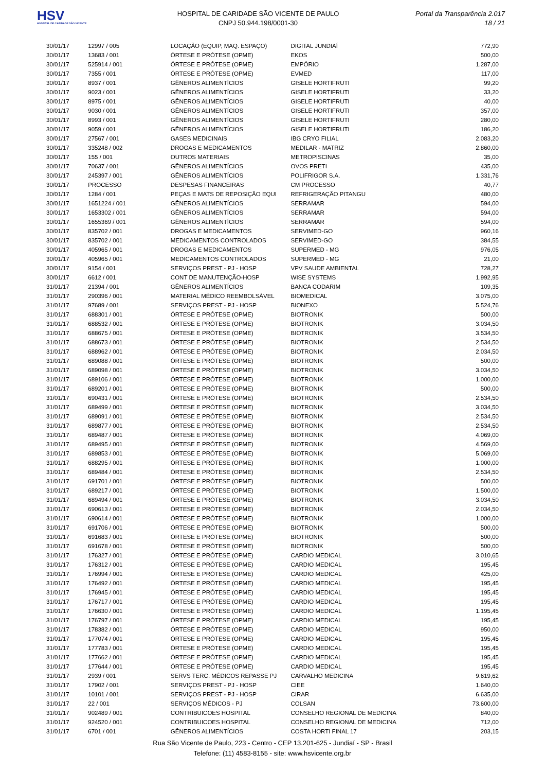HSV
HOSPITAL DE CARIDADE SÃO VICENTE
HOSPITAL DE CARIDADE SÃO VICENTE DE PAULO
CNPJ 50.944.198/0001-30
Portal da Transparência 2.017
18 / 21
| 30/01/17 | 12997 / 005 | LOCAÇÃO (EQUIP, MAQ. ESPAÇO) | DIGITAL JUNDIAÍ | 772,90 |
| 30/01/17 | 13683 / 001 | ÓRTESE E PRÓTESE (OPME) | EKOS | 500,00 |
| 30/01/17 | 525914 / 001 | ÓRTESE E PRÓTESE (OPME) | EMPÓRIO | 1.287,00 |
| 30/01/17 | 7355 / 001 | ÓRTESE E PRÓTESE (OPME) | EVMED | 117,00 |
| 30/01/17 | 8937 / 001 | GÊNEROS ALIMENTÍCIOS | GISELE HORTIFRUTI | 99,20 |
| 30/01/17 | 9023 / 001 | GÊNEROS ALIMENTÍCIOS | GISELE HORTIFRUTI | 33,20 |
| 30/01/17 | 8975 / 001 | GÊNEROS ALIMENTÍCIOS | GISELE HORTIFRUTI | 40,00 |
| 30/01/17 | 9030 / 001 | GÊNEROS ALIMENTÍCIOS | GISELE HORTIFRUTI | 357,00 |
| 30/01/17 | 8993 / 001 | GÊNEROS ALIMENTÍCIOS | GISELE HORTIFRUTI | 280,00 |
| 30/01/17 | 9059 / 001 | GÊNEROS ALIMENTÍCIOS | GISELE HORTIFRUTI | 186,20 |
| 30/01/17 | 27567 / 001 | GASES MEDICINAIS | IBG CRYO FILIAL | 2.083,20 |
| 30/01/17 | 335248 / 002 | DROGAS E MEDICAMENTOS | MEDILAR - MATRIZ | 2.860,00 |
| 30/01/17 | 155 / 001 | OUTROS MATERIAIS | METROPISCINAS | 35,00 |
| 30/01/17 | 70637 / 001 | GÊNEROS ALIMENTÍCIOS | OVOS PRETI | 435,00 |
| 30/01/17 | 245397 / 001 | GÊNEROS ALIMENTÍCIOS | POLIFRIGOR S.A. | 1.331,76 |
| 30/01/17 | PROCESSO | DESPESAS FINANCEIRAS | CM PROCESSO | 40,77 |
| 30/01/17 | 1284 / 001 | PEÇAS E MATS DE REPOSIÇÃO EQUI | REFRIGERAÇÃO PITANGU | 480,00 |
| 30/01/17 | 1651224 / 001 | GÊNEROS ALIMENTÍCIOS | SERRAMAR | 594,00 |
| 30/01/17 | 1653302 / 001 | GÊNEROS ALIMENTÍCIOS | SERRAMAR | 594,00 |
| 30/01/17 | 1655369 / 001 | GÊNEROS ALIMENTÍCIOS | SERRAMAR | 594,00 |
| 30/01/17 | 835702 / 001 | DROGAS E MEDICAMENTOS | SERVIMED-GO | 960,16 |
| 30/01/17 | 835702 / 001 | MEDICAMENTOS CONTROLADOS | SERVIMED-GO | 384,55 |
| 30/01/17 | 405965 / 001 | DROGAS E MEDICAMENTOS | SUPERMED - MG | 976,05 |
| 30/01/17 | 405965 / 001 | MEDICAMENTOS CONTROLADOS | SUPERMED - MG | 21,00 |
| 30/01/17 | 9154 / 001 | SERVIÇOS PREST - PJ - HOSP | VPV SAUDE AMBIENTAL | 728,27 |
| 30/01/17 | 6612 / 001 | CONT DE MANUTENÇÃO-HOSP | WISE SYSTEMS | 1.992,95 |
| 31/01/17 | 21394 / 001 | GÊNEROS ALIMENTÍCIOS | BANCA CODARIM | 109,35 |
| 31/01/17 | 290396 / 001 | MATERIAL MÉDICO REEMBOLSÁVEL | BIOMEDICAL | 3.075,00 |
| 31/01/17 | 97689 / 001 | SERVIÇOS PREST - PJ - HOSP | BIONEXO | 5.524,76 |
| 31/01/17 | 688301 / 001 | ÓRTESE E PRÓTESE (OPME) | BIOTRONIK | 500,00 |
| 31/01/17 | 688532 / 001 | ÓRTESE E PRÓTESE (OPME) | BIOTRONIK | 3.034,50 |
| 31/01/17 | 688675 / 001 | ÓRTESE E PRÓTESE (OPME) | BIOTRONIK | 3.534,50 |
| 31/01/17 | 688673 / 001 | ÓRTESE E PRÓTESE (OPME) | BIOTRONIK | 2.534,50 |
| 31/01/17 | 688962 / 001 | ÓRTESE E PRÓTESE (OPME) | BIOTRONIK | 2.034,50 |
| 31/01/17 | 689088 / 001 | ÓRTESE E PRÓTESE (OPME) | BIOTRONIK | 500,00 |
| 31/01/17 | 689098 / 001 | ÓRTESE E PRÓTESE (OPME) | BIOTRONIK | 3.034,50 |
| 31/01/17 | 689106 / 001 | ÓRTESE E PRÓTESE (OPME) | BIOTRONIK | 1.000,00 |
| 31/01/17 | 689201 / 001 | ÓRTESE E PRÓTESE (OPME) | BIOTRONIK | 500,00 |
| 31/01/17 | 690431 / 001 | ÓRTESE E PRÓTESE (OPME) | BIOTRONIK | 2.534,50 |
| 31/01/17 | 689499 / 001 | ÓRTESE E PRÓTESE (OPME) | BIOTRONIK | 3.034,50 |
| 31/01/17 | 689091 / 001 | ÓRTESE E PRÓTESE (OPME) | BIOTRONIK | 2.534,50 |
| 31/01/17 | 689877 / 001 | ÓRTESE E PRÓTESE (OPME) | BIOTRONIK | 2.534,50 |
| 31/01/17 | 689487 / 001 | ÓRTESE E PRÓTESE (OPME) | BIOTRONIK | 4.069,00 |
| 31/01/17 | 689495 / 001 | ÓRTESE E PRÓTESE (OPME) | BIOTRONIK | 4.569,00 |
| 31/01/17 | 689853 / 001 | ÓRTESE E PRÓTESE (OPME) | BIOTRONIK | 5.069,00 |
| 31/01/17 | 688295 / 001 | ÓRTESE E PRÓTESE (OPME) | BIOTRONIK | 1.000,00 |
| 31/01/17 | 689484 / 001 | ÓRTESE E PRÓTESE (OPME) | BIOTRONIK | 2.534,50 |
| 31/01/17 | 691701 / 001 | ÓRTESE E PRÓTESE (OPME) | BIOTRONIK | 500,00 |
| 31/01/17 | 689217 / 001 | ÓRTESE E PRÓTESE (OPME) | BIOTRONIK | 1.500,00 |
| 31/01/17 | 689494 / 001 | ÓRTESE E PRÓTESE (OPME) | BIOTRONIK | 3.034,50 |
| 31/01/17 | 690613 / 001 | ÓRTESE E PRÓTESE (OPME) | BIOTRONIK | 2.034,50 |
| 31/01/17 | 690614 / 001 | ÓRTESE E PRÓTESE (OPME) | BIOTRONIK | 1.000,00 |
| 31/01/17 | 691706 / 001 | ÓRTESE E PRÓTESE (OPME) | BIOTRONIK | 500,00 |
| 31/01/17 | 691683 / 001 | ÓRTESE E PRÓTESE (OPME) | BIOTRONIK | 500,00 |
| 31/01/17 | 691678 / 001 | ÓRTESE E PRÓTESE (OPME) | BIOTRONIK | 500,00 |
| 31/01/17 | 176327 / 001 | ÓRTESE E PRÓTESE (OPME) | CARDIO MEDICAL | 3.010,65 |
| 31/01/17 | 176312 / 001 | ÓRTESE E PRÓTESE (OPME) | CARDIO MEDICAL | 195,45 |
| 31/01/17 | 176994 / 001 | ÓRTESE E PRÓTESE (OPME) | CARDIO MEDICAL | 425,00 |
| 31/01/17 | 176492 / 001 | ÓRTESE E PRÓTESE (OPME) | CARDIO MEDICAL | 195,45 |
| 31/01/17 | 176945 / 001 | ÓRTESE E PRÓTESE (OPME) | CARDIO MEDICAL | 195,45 |
| 31/01/17 | 176717 / 001 | ÓRTESE E PRÓTESE (OPME) | CARDIO MEDICAL | 195,45 |
| 31/01/17 | 176630 / 001 | ÓRTESE E PRÓTESE (OPME) | CARDIO MEDICAL | 1.195,45 |
| 31/01/17 | 176797 / 001 | ÓRTESE E PRÓTESE (OPME) | CARDIO MEDICAL | 195,45 |
| 31/01/17 | 178382 / 001 | ÓRTESE E PRÓTESE (OPME) | CARDIO MEDICAL | 950,00 |
| 31/01/17 | 177074 / 001 | ÓRTESE E PRÓTESE (OPME) | CARDIO MEDICAL | 195,45 |
| 31/01/17 | 177783 / 001 | ÓRTESE E PRÓTESE (OPME) | CARDIO MEDICAL | 195,45 |
| 31/01/17 | 177662 / 001 | ÓRTESE E PRÓTESE (OPME) | CARDIO MEDICAL | 195,45 |
| 31/01/17 | 177644 / 001 | ÓRTESE E PRÓTESE (OPME) | CARDIO MEDICAL | 195,45 |
| 31/01/17 | 2939 / 001 | SERVS TERC. MÉDICOS REPASSE PJ | CARVALHO MEDICINA | 9.619,62 |
| 31/01/17 | 17902 / 001 | SERVIÇOS PREST - PJ - HOSP | CIEE | 1.640,00 |
| 31/01/17 | 10101 / 001 | SERVIÇOS PREST - PJ - HOSP | CIRAR | 6.635,00 |
| 31/01/17 | 22 / 001 | SERVIÇOS MÉDICOS - PJ | COLSAN | 73.600,00 |
| 31/01/17 | 902489 / 001 | CONTRIBUICOES HOSPITAL | CONSELHO REGIONAL DE MEDICINA | 840,00 |
| 31/01/17 | 924520 / 001 | CONTRIBUICOES HOSPITAL | CONSELHO REGIONAL DE MEDICINA | 712,00 |
| 31/01/17 | 6701 / 001 | GÊNEROS ALIMENTÍCIOS | COSTA HORTI FINAL 17 | 203,15 |
Rua São Vicente de Paulo, 223 - Centro - CEP 13.201-625 - Jundiaí - SP - Brasil
Telefone: (11) 4583-8155 - site: www.hsvicente.org.br